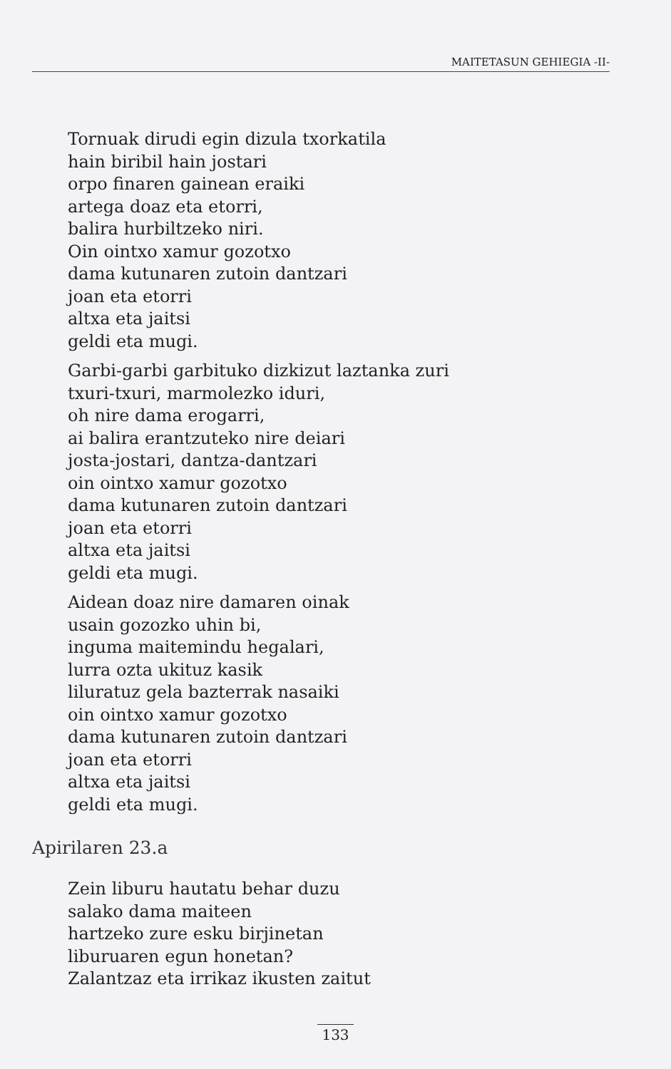MAITETASUN GEHIEGIA -II-
Tornuak dirudi egin dizula txorkatila
hain biribil hain jostari
orpo finaren gainean eraiki
artega doaz eta etorri,
balira hurbiltzeko niri.
Oin ointxo xamur gozotxo
dama kutunaren zutoin dantzari
joan eta etorri
altxa eta jaitsi
geldi eta mugi.
Garbi-garbi garbituko dizkizut laztanka zuri
txuri-txuri, marmolezko iduri,
oh nire dama erogarri,
ai balira erantzuteko nire deiari
josta-jostari, dantza-dantzari
oin ointxo xamur gozotxo
dama kutunaren zutoin dantzari
joan eta etorri
altxa eta jaitsi
geldi eta mugi.
Aidean doaz nire damaren oinak
usain gozozko uhin bi,
inguma maitemindu hegalari,
lurra ozta ukituz kasik
liluratuz gela bazterrak nasaiki
oin ointxo xamur gozotxo
dama kutunaren zutoin dantzari
joan eta etorri
altxa eta jaitsi
geldi eta mugi.
Apirilaren 23.a
Zein liburu hautatu behar duzu
salako dama maiteen
hartzeko zure esku birjinetan
liburuaren egun honetan?
Zalantzaz eta irrikaz ikusten zaitut
133